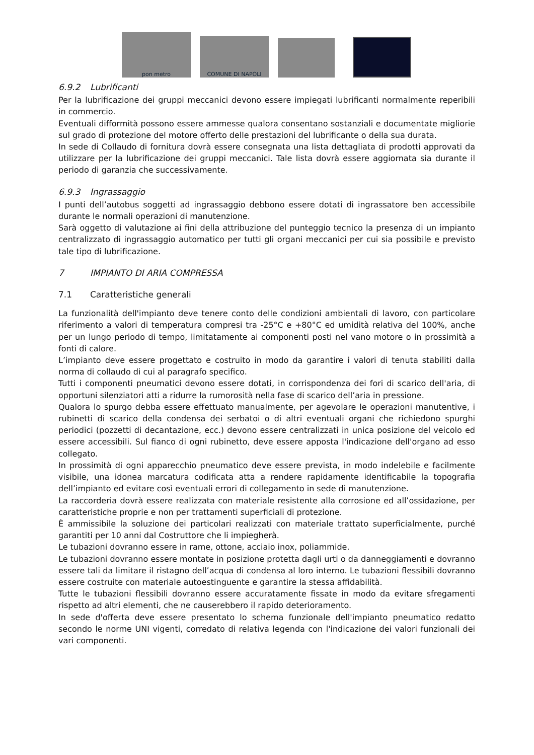pon metro
COMUNE DI NAPOLI
6.9.2 Lubrificanti
Per la lubrificazione dei gruppi meccanici devono essere impiegati lubrificanti normalmente reperibili in commercio.
Eventuali difformità possono essere ammesse qualora consentano sostanziali e documentate migliorie sul grado di protezione del motore offerto delle prestazioni del lubrificante o della sua durata.
In sede di Collaudo di fornitura dovrà essere consegnata una lista dettagliata di prodotti approvati da utilizzare per la lubrificazione dei gruppi meccanici. Tale lista dovrà essere aggiornata sia durante il periodo di garanzia che successivamente.
6.9.3 Ingrassaggio
I punti dell’autobus soggetti ad ingrassaggio debbono essere dotati di ingrassatore ben accessibile durante le normali operazioni di manutenzione.
Sarà oggetto di valutazione ai fini della attribuzione del punteggio tecnico la presenza di un impianto centralizzato di ingrassaggio automatico per tutti gli organi meccanici per cui sia possibile e previsto tale tipo di lubrificazione.
7 IMPIANTO DI ARIA COMPRESSA
7.1 Caratteristiche generali
La funzionalità dell'impianto deve tenere conto delle condizioni ambientali di lavoro, con particolare riferimento a valori di temperatura compresi tra -25°C e +80°C ed umidità relativa del 100%, anche per un lungo periodo di tempo, limitatamente ai componenti posti nel vano motore o in prossimità a fonti di calore.
L’impianto deve essere progettato e costruito in modo da garantire i valori di tenuta stabiliti dalla norma di collaudo di cui al paragrafo specifico.
Tutti i componenti pneumatici devono essere dotati, in corrispondenza dei fori di scarico dell'aria, di opportuni silenziatori atti a ridurre la rumorosità nella fase di scarico dell’aria in pressione.
Qualora lo spurgo debba essere effettuato manualmente, per agevolare le operazioni manutentive, i rubinetti di scarico della condensa dei serbatoi o di altri eventuali organi che richiedono spurghi periodici (pozzetti di decantazione, ecc.) devono essere centralizzati in unica posizione del veicolo ed essere accessibili. Sul fianco di ogni rubinetto, deve essere apposta l'indicazione dell'organo ad esso collegato.
In prossimità di ogni apparecchio pneumatico deve essere prevista, in modo indelebile e facilmente visibile, una idonea marcatura codificata atta a rendere rapidamente identificabile la topografia dell’impianto ed evitare così eventuali errori di collegamento in sede di manutenzione.
La raccorderia dovrà essere realizzata con materiale resistente alla corrosione ed all’ossidazione, per caratteristiche proprie e non per trattamenti superficiali di protezione.
È ammissibile la soluzione dei particolari realizzati con materiale trattato superficialmente, purché garantiti per 10 anni dal Costruttore che li impiegherà.
Le tubazioni dovranno essere in rame, ottone, acciaio inox, poliammide.
Le tubazioni dovranno essere montate in posizione protetta dagli urti o da danneggiamenti e dovranno essere tali da limitare il ristagno dell’acqua di condensa al loro interno. Le tubazioni flessibili dovranno essere costruite con materiale autoestinguente e garantire la stessa affidabilità.
Tutte le tubazioni flessibili dovranno essere accuratamente fissate in modo da evitare sfregamenti rispetto ad altri elementi, che ne causerebbero il rapido deterioramento.
In sede d'offerta deve essere presentato lo schema funzionale dell'impianto pneumatico redatto secondo le norme UNI vigenti, corredato di relativa legenda con l'indicazione dei valori funzionali dei vari componenti.